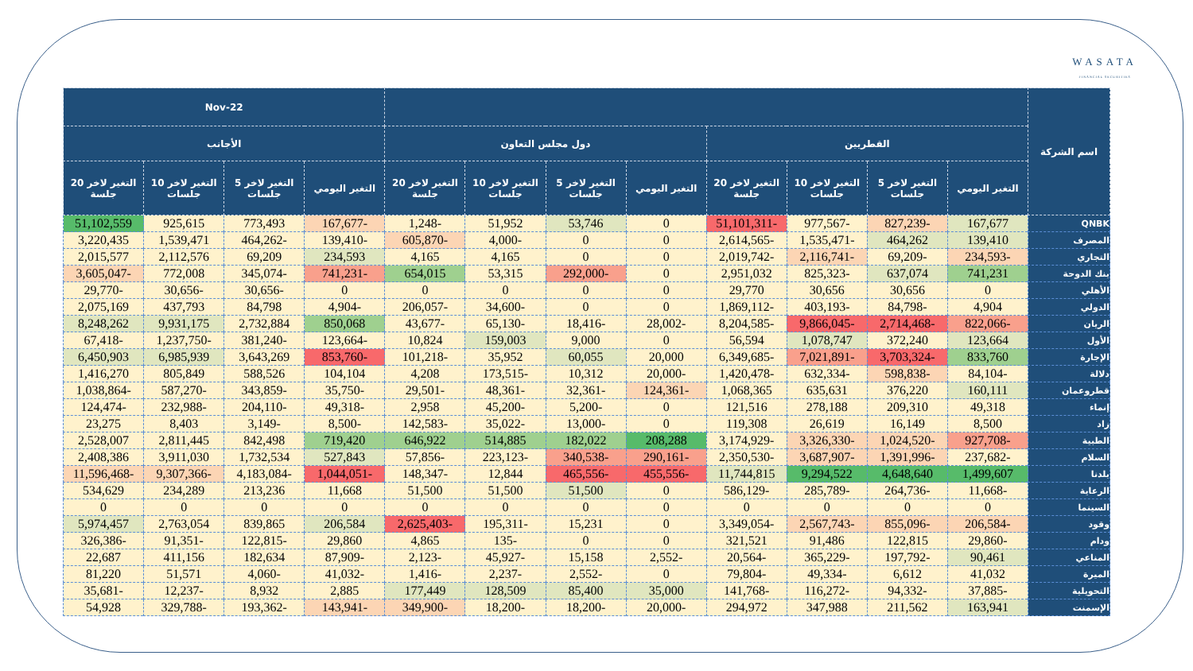WASATA
FINANCIAL SECURITIES
| اسم الشركة | | | | | | | | | 22-Nov | | | |
| --- | --- | --- | --- | --- | --- | --- | --- | --- | --- | --- | --- | --- |
| | القطريين | | | | دول مجلس التعاون | | | | الأجانب | | | |
| | التغير اليومي | التغير لاخر 5 جلسات | التغير لاخر 10 جلسات | التغير لاخر 20 جلسة | التغير اليومي | التغير لاخر 5 جلسات | التغير لاخر 10 جلسات | التغير لاخر 20 جلسة | التغير اليومي | التغير لاخر 5 جلسات | التغير لاخر 10 جلسات | التغير لاخر 20 جلسة |
| QNBK | 167,677 | -827,239 | -977,567 | -51,101,311 | 0 | 53,746 | 51,952 | -1,248 | -167,677 | 773,493 | 925,615 | 51,102,559 |
| المصرف | 139,410 | 464,262 | -1,535,471 | -2,614,565 | 0 | 0 | -4,000 | -605,870 | -139,410 | -464,262 | 1,539,471 | 3,220,435 |
| التجاري | -234,593 | -69,209 | -2,116,741 | -2,019,742 | 0 | 0 | 4,165 | 4,165 | 234,593 | 69,209 | 2,112,576 | 2,015,577 |
| بنك الدوحة | 741,231 | 637,074 | -825,323 | 2,951,032 | 0 | -292,000 | 53,315 | 654,015 | -741,231 | -345,074 | 772,008 | -3,605,047 |
| الأهلي | 0 | 30,656 | 30,656 | 29,770 | 0 | 0 | 0 | 0 | 0 | -30,656 | -30,656 | -29,770 |
| الدولي | 4,904 | -84,798 | -403,193 | -1,869,112 | 0 | 0 | -34,600 | -206,057 | -4,904 | 84,798 | 437,793 | 2,075,169 |
| الريان | -822,066 | -2,714,468 | -9,866,045 | -8,204,585 | -28,002 | -18,416 | -65,130 | -43,677 | 850,068 | 2,732,884 | 9,931,175 | 8,248,262 |
| الأول | 123,664 | 372,240 | 1,078,747 | 56,594 | 0 | 9,000 | 159,003 | 10,824 | -123,664 | -381,240 | -1,237,750 | -67,418 |
| الإجارة | 833,760 | -3,703,324 | -7,021,891 | -6,349,685 | 20,000 | 60,055 | 35,952 | -101,218 | -853,760 | 3,643,269 | 6,985,939 | 6,450,903 |
| دلالة | -84,104 | -598,838 | -632,334 | -1,420,478 | -20,000 | 10,312 | -173,515 | 4,208 | 104,104 | 588,526 | 805,849 | 1,416,270 |
| قطروعمان | 160,111 | 376,220 | 635,631 | 1,068,365 | -124,361 | -32,361 | -48,361 | -29,501 | -35,750 | -343,859 | -587,270 | -1,038,864 |
| إنماء | 49,318 | 209,310 | 278,188 | 121,516 | 0 | -5,200 | -45,200 | 2,958 | -49,318 | -204,110 | -232,988 | -124,474 |
| زاد | 8,500 | 16,149 | 26,619 | 119,308 | 0 | -13,000 | -35,022 | -142,583 | -8,500 | -3,149 | 8,403 | 23,275 |
| الطبية | -927,708 | -1,024,520 | -3,326,330 | -3,174,929 | 208,288 | 182,022 | 514,885 | 646,922 | 719,420 | 842,498 | 2,811,445 | 2,528,007 |
| السلام | -237,682 | -1,391,996 | -3,687,907 | -2,350,530 | -290,161 | -340,538 | -223,123 | -57,856 | 527,843 | 1,732,534 | 3,911,030 | 2,408,386 |
| بلدنا | 1,499,607 | 4,648,640 | 9,294,522 | 11,744,815 | -455,556 | -465,556 | 12,844 | -148,347 | -1,044,051 | -4,183,084 | -9,307,366 | -11,596,468 |
| الرعاية | -11,668 | -264,736 | -285,789 | -586,129 | 0 | 51,500 | 51,500 | 51,500 | 11,668 | 213,236 | 234,289 | 534,629 |
| السينما | 0 | 0 | 0 | 0 | 0 | 0 | 0 | 0 | 0 | 0 | 0 | 0 |
| وقود | -206,584 | -855,096 | -2,567,743 | -3,349,054 | 0 | 15,231 | -195,311 | -2,625,403 | 206,584 | 839,865 | 2,763,054 | 5,974,457 |
| ودام | -29,860 | 122,815 | 91,486 | 321,521 | 0 | 0 | -135 | 4,865 | 29,860 | -122,815 | -91,351 | -326,386 |
| المناعي | 90,461 | -197,792 | -365,229 | -20,564 | -2,552 | 15,158 | -45,927 | -2,123 | -87,909 | 182,634 | 411,156 | 22,687 |
| الميرة | 41,032 | 6,612 | -49,334 | -79,804 | 0 | -2,552 | -2,237 | -1,416 | -41,032 | -4,060 | 51,571 | 81,220 |
| التحويلية | -37,885 | -94,332 | -116,272 | -141,768 | 35,000 | 85,400 | 128,509 | 177,449 | 2,885 | 8,932 | -12,237 | -35,681 |
| الإسمنت | 163,941 | 211,562 | 347,988 | 294,972 | -20,000 | -18,200 | -18,200 | -349,900 | -143,941 | -193,362 | -329,788 | 54,928 |